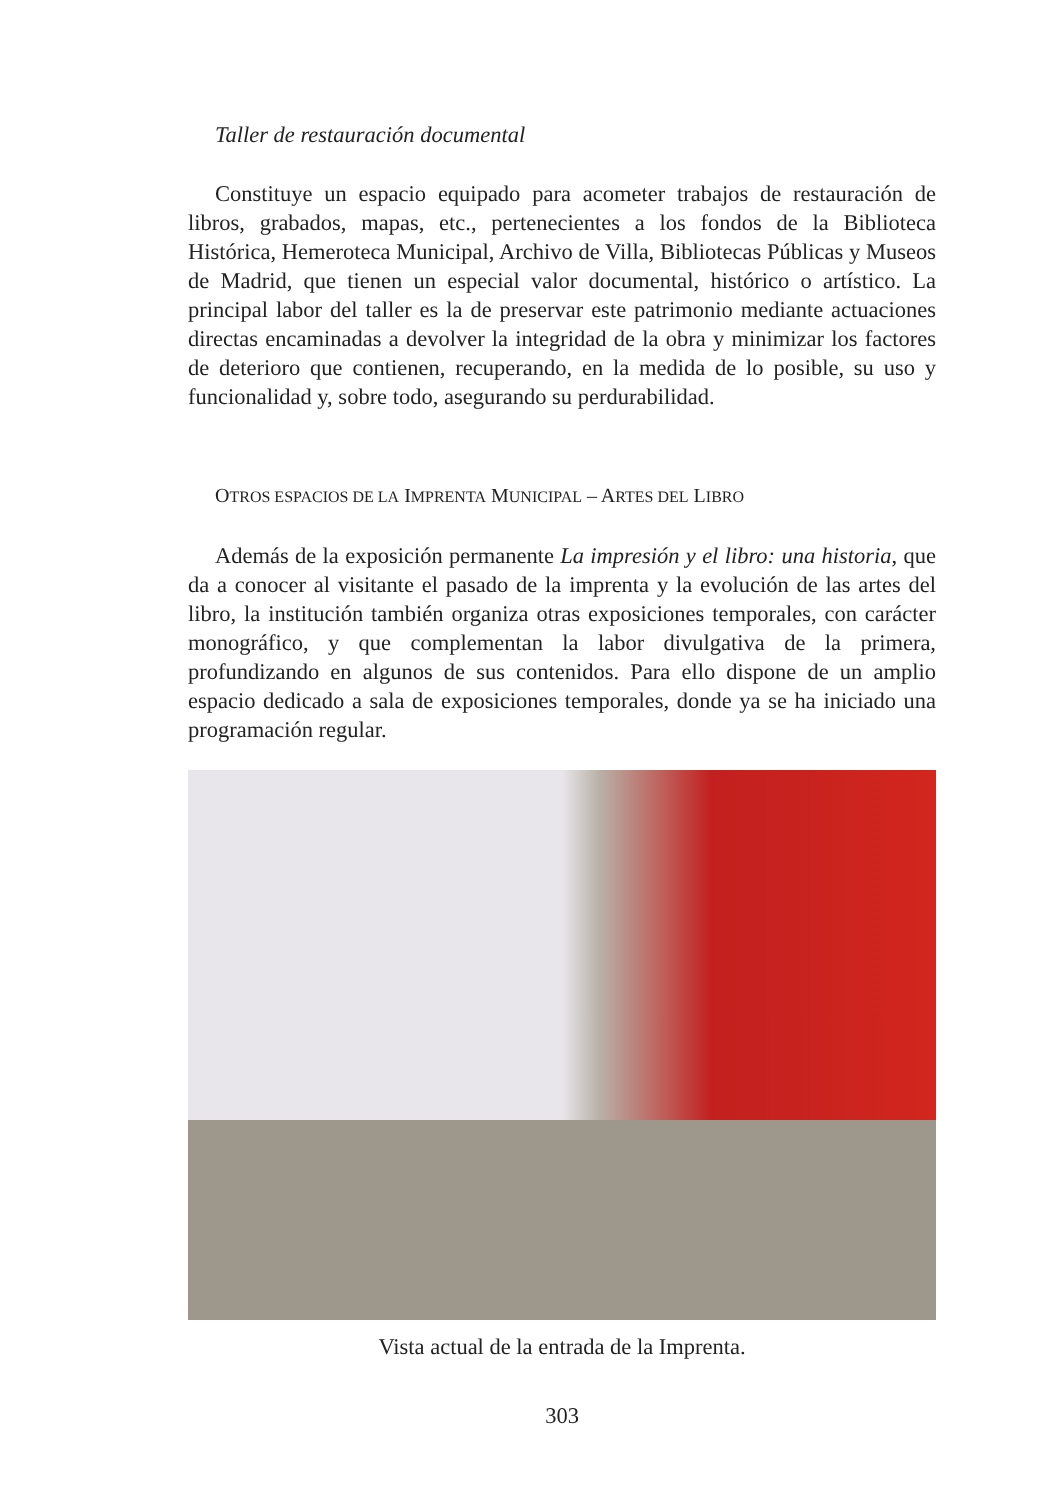Taller de restauración documental
Constituye un espacio equipado para acometer trabajos de restauración de libros, grabados, mapas, etc., pertenecientes a los fondos de la Biblioteca Histórica, Hemeroteca Municipal, Archivo de Villa, Bibliotecas Públicas y Museos de Madrid, que tienen un especial valor documental, histórico o artístico. La principal labor del taller es la de preservar este patrimonio mediante actuaciones directas encaminadas a devolver la integridad de la obra y minimizar los factores de deterioro que contienen, recuperando, en la medida de lo posible, su uso y funcionalidad y, sobre todo, asegurando su perdurabilidad.
OTROS ESPACIOS DE LA IMPRENTA MUNICIPAL – ARTES DEL LIBRO
Además de la exposición permanente La impresión y el libro: una historia, que da a conocer al visitante el pasado de la imprenta y la evolución de las artes del libro, la institución también organiza otras exposiciones temporales, con carácter monográfico, y que complementan la labor divulgativa de la primera, profundizando en algunos de sus contenidos. Para ello dispone de un amplio espacio dedicado a sala de exposiciones temporales, donde ya se ha iniciado una programación regular.
Vista actual de la entrada de la Imprenta.
303